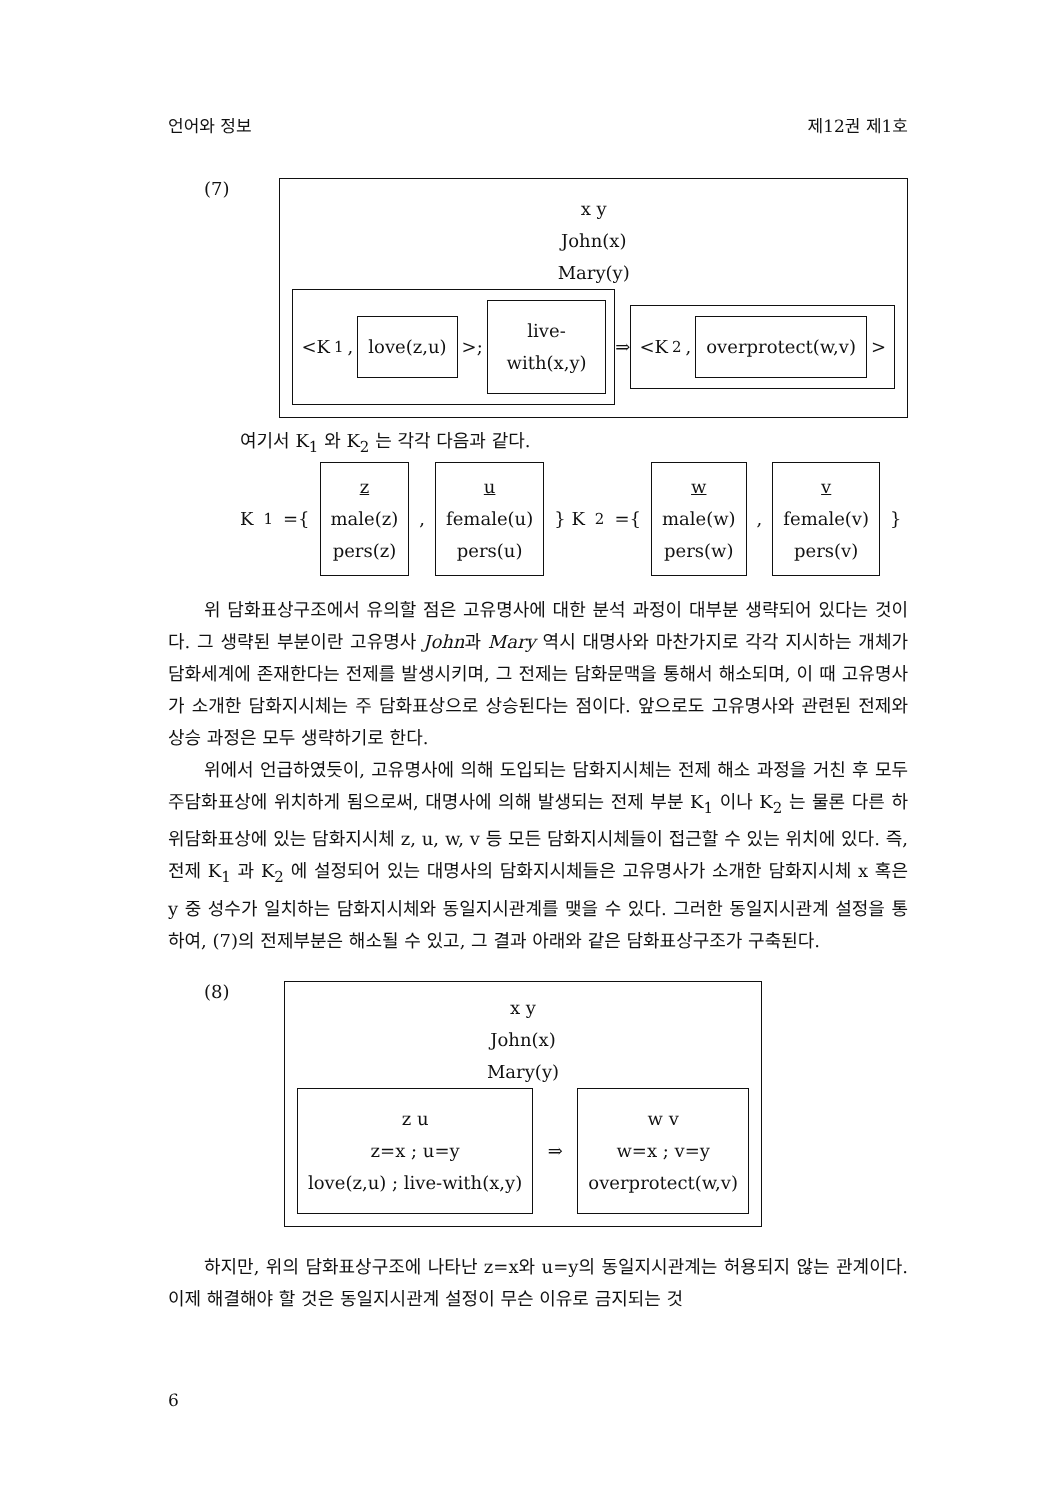언어와 정보 제12권 제1호
(7)
x y
John(x)
Mary(y)
<K<sub>1</sub>, love(z,u) >; live-with(x,y)
⇒
<K<sub>2</sub>, overprotect(w,v) >
여기서 K<sub>1</sub> 와 K<sub>2</sub> 는 각각 다음과 같다.
K<sub>1</sub>={
z
male(z)
pers(z)
,
u
female(u)
pers(u)
} K<sub>2</sub>={
w
male(w)
pers(w)
,
v
female(v)
pers(v)
}
위 담화표상구조에서 유의할 점은 고유명사에 대한 분석 과정이 대부분 생략되어 있다는 것이다. 그 생략된 부분이란 고유명사 John과 Mary 역시 대명사와 마찬가지로 각각 지시하는 개체가 담화세계에 존재한다는 전제를 발생시키며, 그 전제는 담화문맥을 통해서 해소되며, 이 때 고유명사가 소개한 담화지시체는 주 담화표상으로 상승된다는 점이다. 앞으로도 고유명사와 관련된 전제와 상승 과정은 모두 생략하기로 한다.
위에서 언급하였듯이, 고유명사에 의해 도입되는 담화지시체는 전제 해소 과정을 거친 후 모두 주담화표상에 위치하게 됨으로써, 대명사에 의해 발생되는 전제 부분 K<sub>1</sub> 이나 K<sub>2</sub> 는 물론 다른 하위담화표상에 있는 담화지시체 z, u, w, v 등 모든 담화지시체들이 접근할 수 있는 위치에 있다. 즉, 전제 K<sub>1</sub> 과 K<sub>2</sub> 에 설정되어 있는 대명사의 담화지시체들은 고유명사가 소개한 담화지시체 x 혹은 y 중 성수가 일치하는 담화지시체와 동일지시관계를 맺을 수 있다. 그러한 동일지시관계 설정을 통하여, (7)의 전제부분은 해소될 수 있고, 그 결과 아래와 같은 담화표상구조가 구축된다.
(8)
x y
John(x)
Mary(y)
z u
z=x ; u=y
love(z,u) ; live-with(x,y)
⇒
w v
w=x ; v=y
overprotect(w,v)
하지만, 위의 담화표상구조에 나타난 z=x와 u=y의 동일지시관계는 허용되지 않는 관계이다. 이제 해결해야 할 것은 동일지시관계 설정이 무슨 이유로 금지되는 것
6